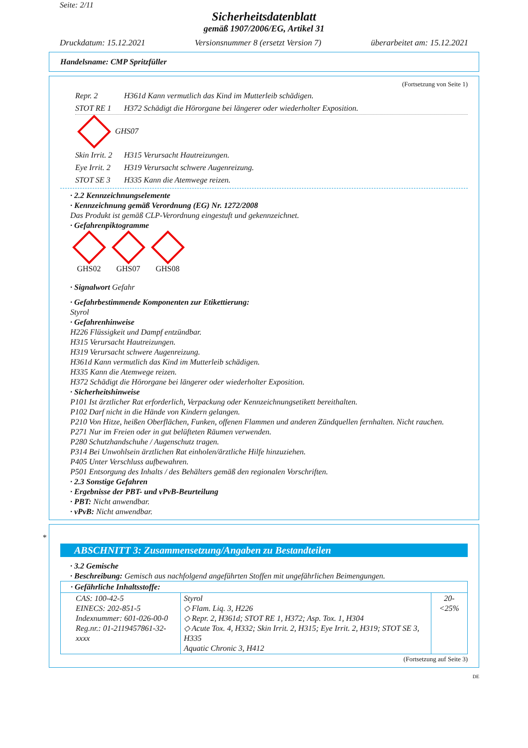Seite: 2/11
Sicherheitsdatenblatt
gemäß 1907/2006/EG, Artikel 31
Druckdatum: 15.12.2021 Versionsnummer 8 (ersetzt Version 7) überarbeitet am: 15.12.2021
Handelsname: CMP Spritzfüller
(Fortsetzung von Seite 1)
Repr. 2 H361d Kann vermutlich das Kind im Mutterleib schädigen.
STOT RE 1 H372 Schädigt die Hörorgane bei längerer oder wiederholter Exposition.
GHS07
Skin Irrit. 2 H315 Verursacht Hautreizungen.
Eye Irrit. 2 H319 Verursacht schwere Augenreizung.
STOT SE 3 H335 Kann die Atemwege reizen.
· 2.2 Kennzeichnungselemente
· Kennzeichnung gemäß Verordnung (EG) Nr. 1272/2008
Das Produkt ist gemäß CLP-Verordnung eingestuft und gekennzeichnet.
· Gefahrenpiktogramme
GHS02
GHS07
GHS08
· Signalwort Gefahr
· Gefahrbestimmende Komponenten zur Etikettierung:
Styrol
· Gefahrenhinweise
H226 Flüssigkeit und Dampf entzündbar.
H315 Verursacht Hautreizungen.
H319 Verursacht schwere Augenreizung.
H361d Kann vermutlich das Kind im Mutterleib schädigen.
H335 Kann die Atemwege reizen.
H372 Schädigt die Hörorgane bei längerer oder wiederholter Exposition.
· Sicherheitshinweise
P101 Ist ärztlicher Rat erforderlich, Verpackung oder Kennzeichnungsetikett bereithalten.
P102 Darf nicht in die Hände von Kindern gelangen.
P210 Von Hitze, heißen Oberflächen, Funken, offenen Flammen und anderen Zündquellen fernhalten. Nicht rauchen.
P271 Nur im Freien oder in gut belüfteten Räumen verwenden.
P280 Schutzhandschuhe / Augenschutz tragen.
P314 Bei Unwohlsein ärztlichen Rat einholen/ärztliche Hilfe hinzuziehen.
P405 Unter Verschluss aufbewahren.
P501 Entsorgung des Inhalts / des Behälters gemäß den regionalen Vorschriften.
· 2.3 Sonstige Gefahren
· Ergebnisse der PBT- und vPvB-Beurteilung
· PBT: Nicht anwendbar.
· vPvB: Nicht anwendbar.
*
ABSCHNITT 3: Zusammensetzung/Angaben zu Bestandteilen
· 3.2 Gemische
· Beschreibung: Gemisch aus nachfolgend angeführten Stoffen mit ungefährlichen Beimengungen.
| · Gefährliche Inhaltsstoffe: | | |
| CAS: 100-42-5 EINECS: 202-851-5 Indexnummer: 601-026-00-0 Reg.nr.: 01-2119457861-32-xxxx | Styrol ◇ Flam. Liq. 3, H226 ◇ Repr. 2, H361d; STOT RE 1, H372; Asp. Tox. 1, H304 ◇ Acute Tox. 4, H332; Skin Irrit. 2, H315; Eye Irrit. 2, H319; STOT SE 3, H335 Aquatic Chronic 3, H412 | 20-<25% |
(Fortsetzung auf Seite 3)
DE